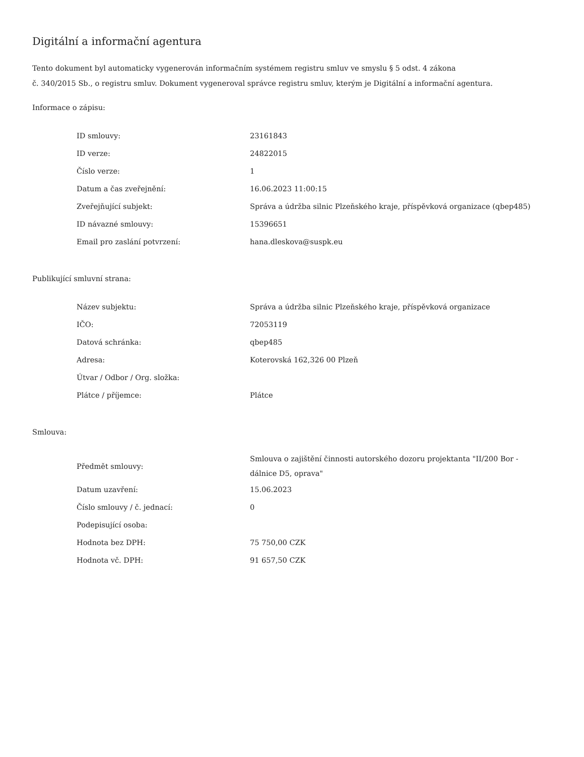Digitální a informační agentura
Tento dokument byl automaticky vygenerován informačním systémem registru smluv ve smyslu § 5 odst. 4 zákona
č. 340/2015 Sb., o registru smluv. Dokument vygeneroval správce registru smluv, kterým je Digitální a informační agentura.
Informace o zápisu:
| ID smlouvy: | 23161843 |
| ID verze: | 24822015 |
| Číslo verze: | 1 |
| Datum a čas zveřejnění: | 16.06.2023 11:00:15 |
| Zveřejňující subjekt: | Správa a údržba silnic Plzeňského kraje, příspěvková organizace (qbep485) |
| ID návazné smlouvy: | 15396651 |
| Email pro zaslání potvrzení: | hana.dleskova@suspk.eu |
Publikující smluvní strana:
| Název subjektu: | Správa a údržba silnic Plzeňského kraje, příspěvková organizace |
| IČO: | 72053119 |
| Datová schránka: | qbep485 |
| Adresa: | Koterovská 162,326 00 Plzeň |
| Útvar / Odbor / Org. složka: | |
| Plátce / příjemce: | Plátce |
Smlouva:
| Předmět smlouvy: | Smlouva o zajištění činnosti autorského dozoru projektanta "II/200 Bor - dálnice D5, oprava" |
| Datum uzavření: | 15.06.2023 |
| Číslo smlouvy / č. jednací: | 0 |
| Podepisující osoba: | |
| Hodnota bez DPH: | 75 750,00 CZK |
| Hodnota vč. DPH: | 91 657,50 CZK |